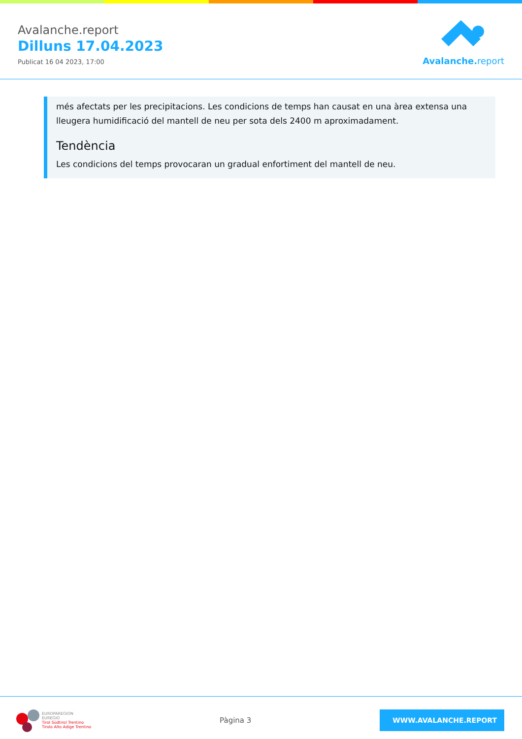Avalanche.report
Dilluns 17.04.2023
Publicat 16 04 2023, 17:00
Avalanche. report
més afectats per les precipitacions. Les condicions de temps han causat en una àrea extensa una lleugera humidificació del mantell de neu per sota dels 2400 m aproximadament.
Tendència
Les condicions del temps provocaran un gradual enfortiment del mantell de neu.
EUROPAREGION
EUREGIO
Tirol Südtirol Trentino
Tirolo Alto Adige Trentino
Pàgina 3
WWW.AVALANCHE.REPORT